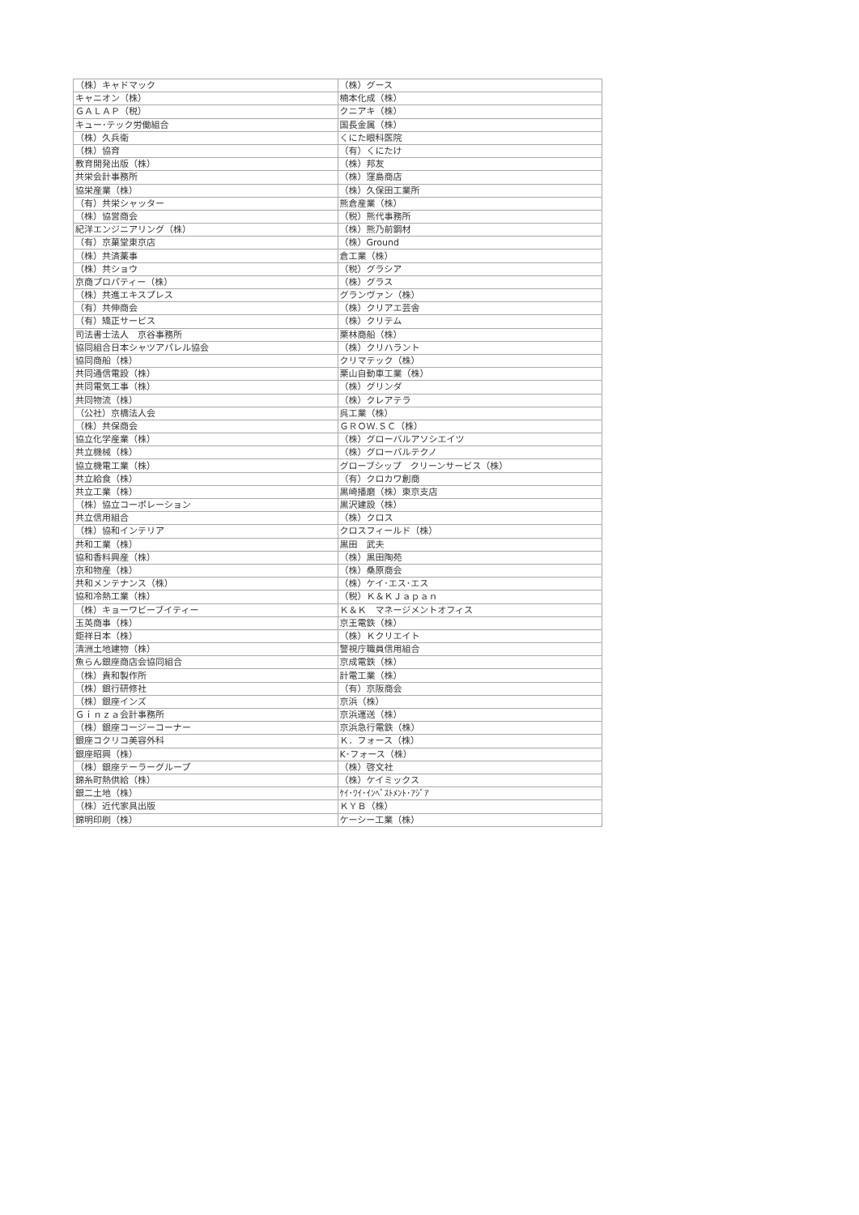| （株）キャドマック | （株）グース |
| キャニオン（株） | 楠本化成（株） |
| ＧＡＬＡＰ（税） | クニアキ（株） |
| キュー･テック労働組合 | 国長金属（株） |
| （株）久兵衛 | くにた眼科医院 |
| （株）協育 | （有）くにたけ |
| 教育開発出版（株） | （株）邦友 |
| 共栄会計事務所 | （株）窪島商店 |
| 協栄産業（株） | （株）久保田工業所 |
| （有）共栄シャッター | 熊倉産業（株） |
| （株）協営商会 | （税）熊代事務所 |
| 紀洋エンジニアリング（株） | （株）熊乃前鋼材 |
| （有）京菓堂東京店 | （株）Ground |
| （株）共済薬事 | 倉工業（株） |
| （株）共ショウ | （税）グラシア |
| 京商プロパティー（株） | （株）グラス |
| （株）共進エキスプレス | グランヴァン（株） |
| （有）共伸商会 | （株）クリアエ芸舎 |
| （有）矯正サービス | （株）クリテム |
| 司法書士法人 京谷事務所 | 栗林商船（株） |
| 協同組合日本シャツアパレル協会 | （株）クリハラント |
| 協同商船（株） | クリマテック（株） |
| 共同通信電設（株） | 栗山自動車工業（株） |
| 共同電気工事（株） | （株）グリンダ |
| 共同物流（株） | （株）クレアテラ |
| （公社）京橋法人会 | 呉工業（株） |
| （株）共保商会 | ＧＲＯＷ.ＳＣ（株） |
| 協立化学産業（株） | （株）グローバルアソシエイツ |
| 共立機械（株） | （株）グローバルテクノ |
| 協立機電工業（株） | グローブシップ クリーンサービス（株） |
| 共立給食（株） | （有）クロカワ創商 |
| 共立工業（株） | 黒崎播磨（株）東京支店 |
| （株）協立コーポレーション | 黒沢建設（株） |
| 共立信用組合 | （株）クロス |
| （株）協和インテリア | クロスフィールド（株） |
| 共和工業（株） | 黒田 武夫 |
| 協和香料興産（株） | （株）黒田陶苑 |
| 京和物産（株） | （株）桑原商会 |
| 共和メンテナンス（株） | （株）ケイ･エス･エス |
| 協和冷熱工業（株） | （税）Ｋ＆ＫＪａｐａｎ |
| （株）キョーワビーブイティー | Ｋ＆Ｋ マネージメントオフィス |
| 玉英商事（株） | 京王電鉄（株） |
| 鉅祥日本（株） | （株）Ｋクリエイト |
| 清洲土地建物（株） | 警視庁職員信用組合 |
| 魚らん銀座商店会協同組合 | 京成電鉄（株） |
| （株）貴和製作所 | 計電工業（株） |
| （株）銀行研修社 | （有）京阪商会 |
| （株）銀座インズ | 京浜（株） |
| Ｇｉｎｚａ会計事務所 | 京浜運送（株） |
| （株）銀座コージーコーナー | 京浜急行電鉄（株） |
| 銀座コクリコ美容外科 | Ｋ．フォース（株） |
| 銀座昭興（株） | K･フォース（株） |
| （株）銀座テーラーグループ | （株）啓文社 |
| 錦糸町熱供給（株） | （株）ケイミックス |
| 銀二土地（株） | ｹｲ･ﾜｲ･ｲﾝﾍﾞｽﾄﾒﾝﾄ･ｱｼﾞｱ |
| （株）近代家具出版 | ＫＹＢ（株） |
| 錦明印刷（株） | ケーシー工業（株） |